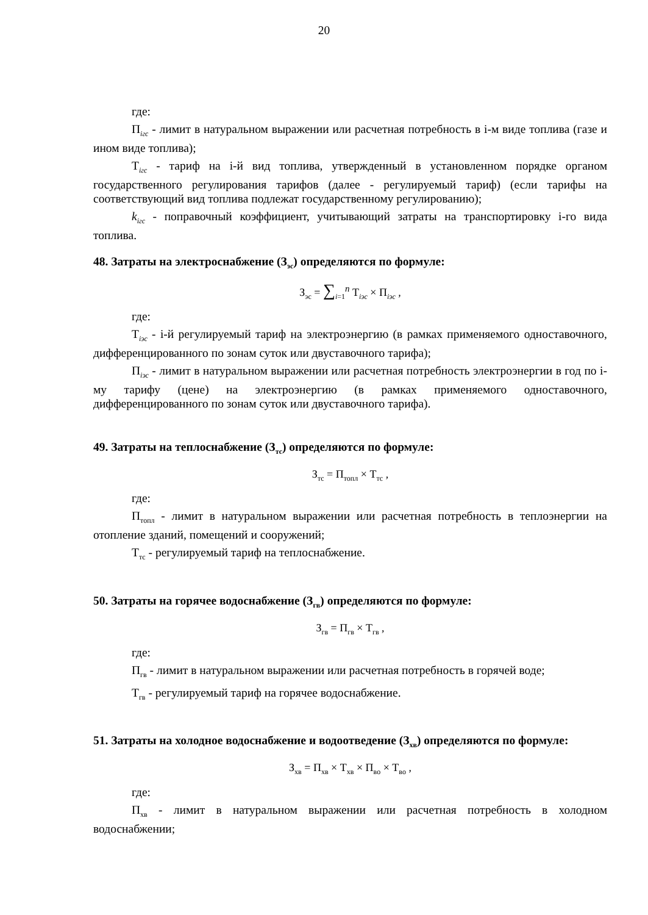20
где:
П<sub>iгс</sub> - лимит в натуральном выражении или расчетная потребность в i-м виде топлива (газе и ином виде топлива);
Т<sub>iгс</sub> - тариф на i-й вид топлива, утвержденный в установленном порядке органом государственного регулирования тарифов (далее - регулируемый тариф) (если тарифы на соответствующий вид топлива подлежат государственному регулированию);
k<sub>iгс</sub> - поправочный коэффициент, учитывающий затраты на транспортировку i-го вида топлива.
48. Затраты на электроснабжение (З<sub>эс</sub>) определяются по формуле:
З<sub>эс</sub> = ∑<sub>i=1</sub><sup>n</sup> Т<sub>iэс</sub> × П<sub>iэс</sub> ,
где:
Т<sub>iэс</sub> - i-й регулируемый тариф на электроэнергию (в рамках применяемого одноставочного, дифференцированного по зонам суток или двуставочного тарифа);
П<sub>iэс</sub> - лимит в натуральном выражении или расчетная потребность электроэнергии в год по i-му тарифу (цене) на электроэнергию (в рамках применяемого одноставочного, дифференцированного по зонам суток или двуставочного тарифа).
49. Затраты на теплоснабжение (З<sub>тс</sub>) определяются по формуле:
З<sub>тс</sub> = П<sub>топл</sub> × Т<sub>тс</sub> ,
где:
П<sub>топл</sub> - лимит в натуральном выражении или расчетная потребность в теплоэнергии на отопление зданий, помещений и сооружений;
Т<sub>тс</sub> - регулируемый тариф на теплоснабжение.
50. Затраты на горячее водоснабжение (З<sub>гв</sub>) определяются по формуле:
З<sub>гв</sub> = П<sub>гв</sub> × Т<sub>гв</sub> ,
где:
П<sub>гв</sub> - лимит в натуральном выражении или расчетная потребность в горячей воде;
Т<sub>гв</sub> - регулируемый тариф на горячее водоснабжение.
51. Затраты на холодное водоснабжение и водоотведение (З<sub>хв</sub>) определяются по формуле:
З<sub>хв</sub> = П<sub>хв</sub> × Т<sub>хв</sub> × П<sub>во</sub> × Т<sub>во</sub> ,
где:
П<sub>хв</sub> - лимит в натуральном выражении или расчетная потребность в холодном водоснабжении;